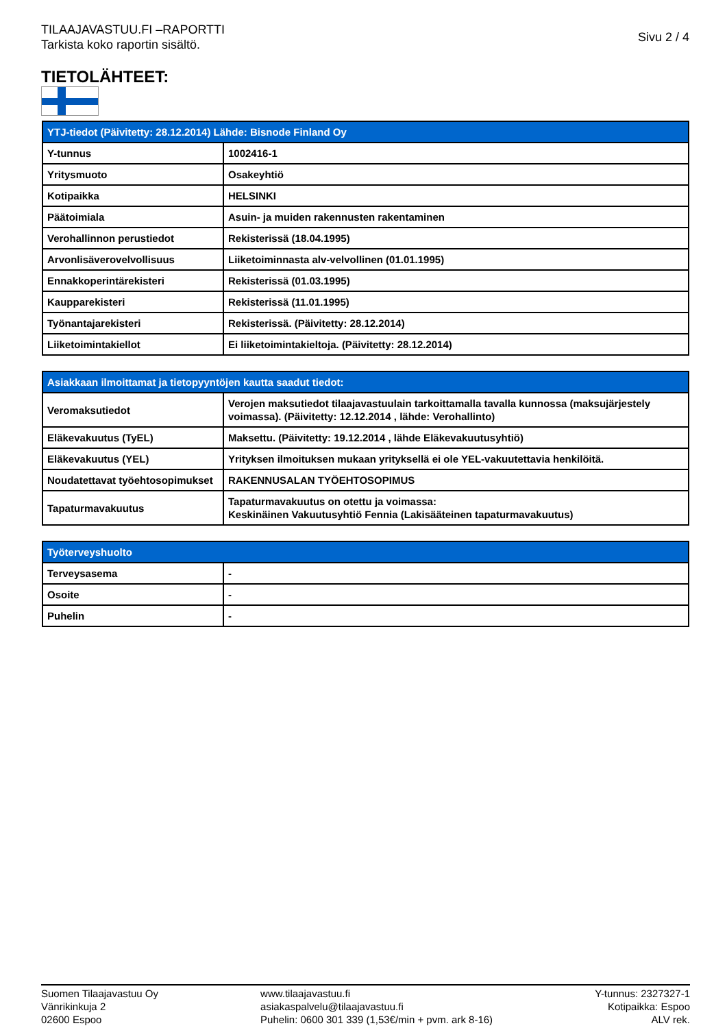TILAAJAVASTUU.FI –RAPORTTI
Tarkista koko raportin sisältö.
Sivu 2 / 4
TIETOLÄHTEET:
| YTJ-tiedot (Päivitetty: 28.12.2014) Lähde: Bisnode Finland Oy | |
| --- | --- |
| Y-tunnus | 1002416-1 |
| Yritysmuoto | Osakeyhtiö |
| Kotipaikka | HELSINKI |
| Päätoimiala | Asuin- ja muiden rakennusten rakentaminen |
| Verohallinnon perustiedot | Rekisterissä (18.04.1995) |
| Arvonlisäverovelvollisuus | Liiketoiminnasta alv-velvollinen (01.01.1995) |
| Ennakkoperintärekisteri | Rekisterissä (01.03.1995) |
| Kaupparekisteri | Rekisterissä (11.01.1995) |
| Työnantajarekisteri | Rekisterissä. (Päivitetty: 28.12.2014) |
| Liiketoimintakiellot | Ei liiketoimintakieltoja. (Päivitetty: 28.12.2014) |
| Asiakkaan ilmoittamat ja tietopyyntöjen kautta saadut tiedot: | |
| --- | --- |
| Veromaksutiedot | Verojen maksutiedot tilaajavastuulain tarkoittamalla tavalla kunnossa (maksujärjestely voimassa). (Päivitetty: 12.12.2014 , lähde: Verohallinto) |
| Eläkevakuutus (TyEL) | Maksettu. (Päivitetty: 19.12.2014 , lähde Eläkevakuutusyhtiö) |
| Eläkevakuutus (YEL) | Yrityksen ilmoituksen mukaan yrityksellä ei ole YEL-vakuutettavia henkilöitä. |
| Noudatettavat työehtosopimukset | RAKENNUSALAN TYÖEHTOSOPIMUS |
| Tapaturmavakuutus | Tapaturmavakuutus on otettu ja voimassa: Keskinäinen Vakuutusyhtiö Fennia (Lakisääteinen tapaturmavakuutus) |
| Työterveyshuolto | |
| --- | --- |
| Terveysasema | - |
| Osoite | - |
| Puhelin | - |
Suomen Tilaajavastuu Oy
Vänrikinkuja 2
02600 Espoo
www.tilaajavastuu.fi
asiakaspalvelu@tilaajavastuu.fi
Puhelin: 0600 301 339 (1,53€/min + pvm. ark 8-16)
Y-tunnus: 2327327-1
Kotipaikka: Espoo
ALV rek.